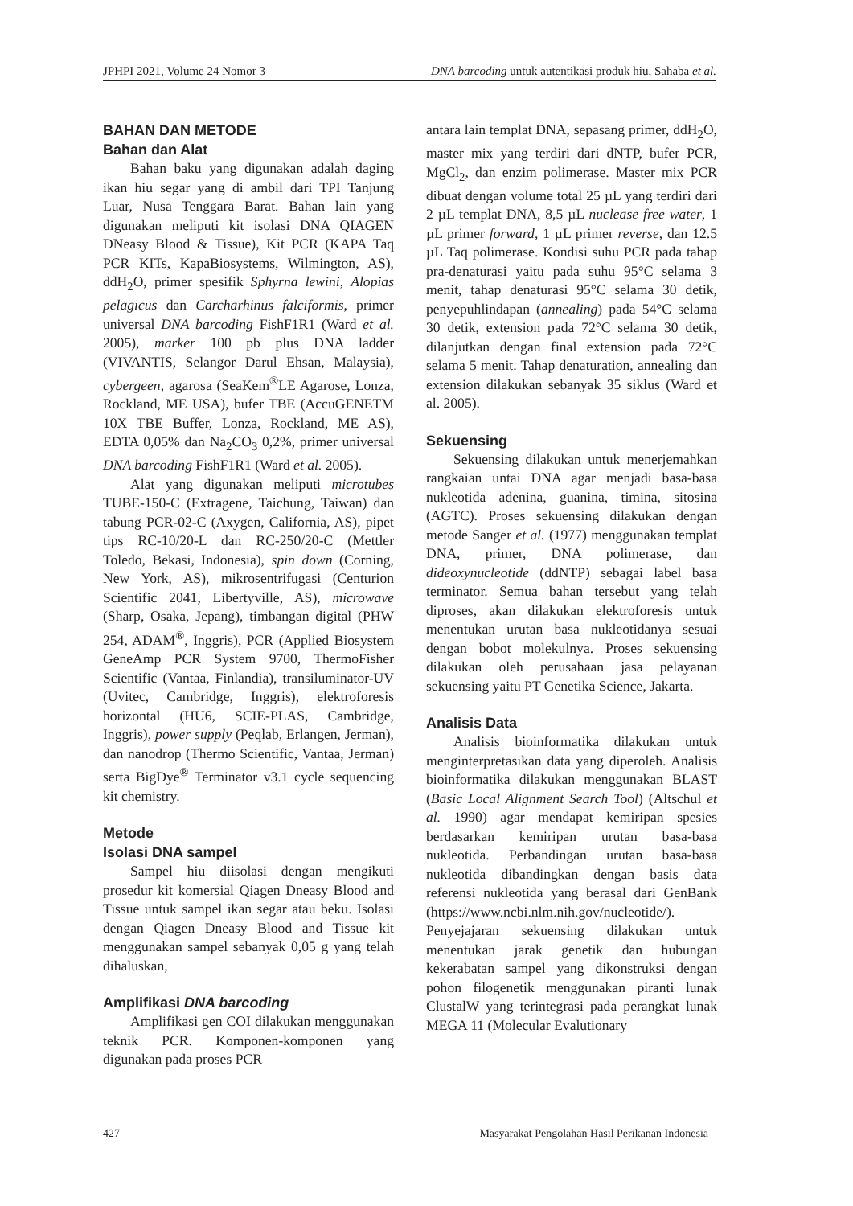JPHPI 2021, Volume 24 Nomor 3 DNA barcoding untuk autentikasi produk hiu, Sahaba et al.
BAHAN DAN METODE
Bahan dan Alat
Bahan baku yang digunakan adalah daging ikan hiu segar yang di ambil dari TPI Tanjung Luar, Nusa Tenggara Barat. Bahan lain yang digunakan meliputi kit isolasi DNA QIAGEN DNeasy Blood & Tissue), Kit PCR (KAPA Taq PCR KITs, KapaBiosystems, Wilmington, AS), ddH<sub>2</sub>O, primer spesifik Sphyrna lewini, Alopias pelagicus dan Carcharhinus falciformis, primer universal DNA barcoding FishF1R1 (Ward et al. 2005), marker 100 pb plus DNA ladder (VIVANTIS, Selangor Darul Ehsan, Malaysia), cybergeen, agarosa (SeaKem<sup>®</sup>LE Agarose, Lonza, Rockland, ME USA), bufer TBE (AccuGENETM 10X TBE Buffer, Lonza, Rockland, ME AS), EDTA 0,05% dan Na<sub>2</sub>CO<sub>3</sub> 0,2%, primer universal DNA barcoding FishF1R1 (Ward et al. 2005).
Alat yang digunakan meliputi microtubes TUBE-150-C (Extragene, Taichung, Taiwan) dan tabung PCR-02-C (Axygen, California, AS), pipet tips RC-10/20-L dan RC-250/20-C (Mettler Toledo, Bekasi, Indonesia), spin down (Corning, New York, AS), mikrosentrifugasi (Centurion Scientific 2041, Libertyville, AS), microwave (Sharp, Osaka, Jepang), timbangan digital (PHW 254, ADAM<sup>®</sup>, Inggris), PCR (Applied Biosystem GeneAmp PCR System 9700, ThermoFisher Scientific (Vantaa, Finlandia), transiluminator-UV (Uvitec, Cambridge, Inggris), elektroforesis horizontal (HU6, SCIE-PLAS, Cambridge, Inggris), power supply (Peqlab, Erlangen, Jerman), dan nanodrop (Thermo Scientific, Vantaa, Jerman) serta BigDye<sup>®</sup> Terminator v3.1 cycle sequencing kit chemistry.
Metode
Isolasi DNA sampel
Sampel hiu diisolasi dengan mengikuti prosedur kit komersial Qiagen Dneasy Blood and Tissue untuk sampel ikan segar atau beku. Isolasi dengan Qiagen Dneasy Blood and Tissue kit menggunakan sampel sebanyak 0,05 g yang telah dihaluskan,
Amplifikasi DNA barcoding
Amplifikasi gen COI dilakukan menggunakan teknik PCR. Komponen-komponen yang digunakan pada proses PCR
antara lain templat DNA, sepasang primer, ddH<sub>2</sub>O, master mix yang terdiri dari dNTP, bufer PCR, MgCl<sub>2</sub>, dan enzim polimerase. Master mix PCR dibuat dengan volume total 25 µL yang terdiri dari 2 µL templat DNA, 8,5 µL nuclease free water, 1 µL primer forward, 1 µL primer reverse, dan 12.5 µL Taq polimerase. Kondisi suhu PCR pada tahap pra-denaturasi yaitu pada suhu 95°C selama 3 menit, tahap denaturasi 95°C selama 30 detik, penyepuhlindapan (annealing) pada 54°C selama 30 detik, extension pada 72°C selama 30 detik, dilanjutkan dengan final extension pada 72°C selama 5 menit. Tahap denaturation, annealing dan extension dilakukan sebanyak 35 siklus (Ward et al. 2005).
Sekuensing
Sekuensing dilakukan untuk menerjemahkan rangkaian untai DNA agar menjadi basa-basa nukleotida adenina, guanina, timina, sitosina (AGTC). Proses sekuensing dilakukan dengan metode Sanger et al. (1977) menggunakan templat DNA, primer, DNA polimerase, dan dideoxynucleotide (ddNTP) sebagai label basa terminator. Semua bahan tersebut yang telah diproses, akan dilakukan elektroforesis untuk menentukan urutan basa nukleotidanya sesuai dengan bobot molekulnya. Proses sekuensing dilakukan oleh perusahaan jasa pelayanan sekuensing yaitu PT Genetika Science, Jakarta.
Analisis Data
Analisis bioinformatika dilakukan untuk menginterpretasikan data yang diperoleh. Analisis bioinformatika dilakukan menggunakan BLAST (Basic Local Alignment Search Tool) (Altschul et al. 1990) agar mendapat kemiripan spesies berdasarkan kemiripan urutan basa-basa nukleotida. Perbandingan urutan basa-basa nukleotida dibandingkan dengan basis data referensi nukleotida yang berasal dari GenBank (https://www.ncbi.nlm.nih.gov/nucleotide/). Penyejajaran sekuensing dilakukan untuk menentukan jarak genetik dan hubungan kekerabatan sampel yang dikonstruksi dengan pohon filogenetik menggunakan piranti lunak ClustalW yang terintegrasi pada perangkat lunak MEGA 11 (Molecular Evalutionary
427 Masyarakat Pengolahan Hasil Perikanan Indonesia